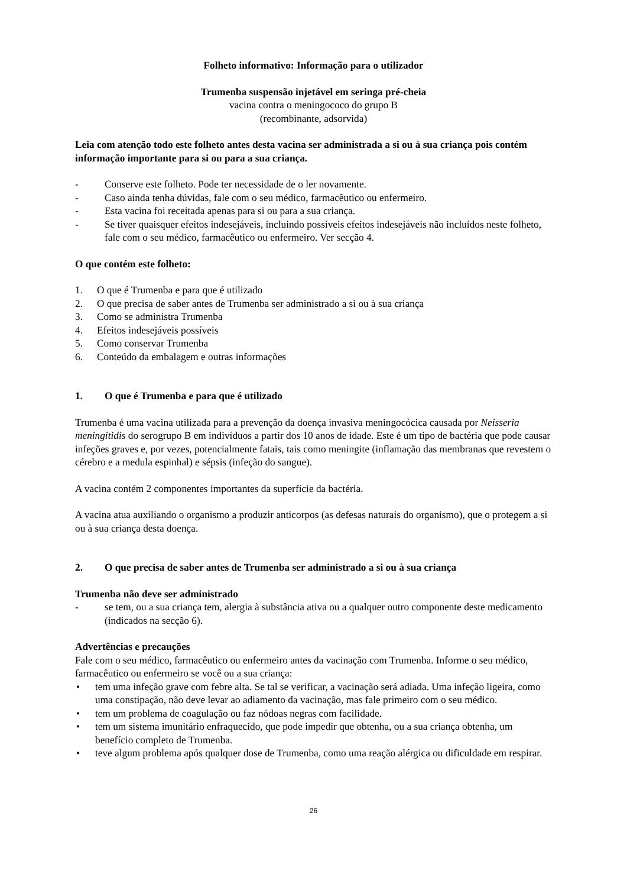Folheto informativo: Informação para o utilizador
Trumenba suspensão injetável em seringa pré-cheia
vacina contra o meningococo do grupo B
(recombinante, adsorvida)
Leia com atenção todo este folheto antes desta vacina ser administrada a si ou à sua criança pois contém informação importante para si ou para a sua criança.
- Conserve este folheto. Pode ter necessidade de o ler novamente.
- Caso ainda tenha dúvidas, fale com o seu médico, farmacêutico ou enfermeiro.
- Esta vacina foi receitada apenas para si ou para a sua criança.
- Se tiver quaisquer efeitos indesejáveis, incluindo possíveis efeitos indesejáveis não incluídos neste folheto, fale com o seu médico, farmacêutico ou enfermeiro. Ver secção 4.
O que contém este folheto:
1. O que é Trumenba e para que é utilizado
2. O que precisa de saber antes de Trumenba ser administrado a si ou à sua criança
3. Como se administra Trumenba
4. Efeitos indesejáveis possíveis
5. Como conservar Trumenba
6. Conteúdo da embalagem e outras informações
1. O que é Trumenba e para que é utilizado
Trumenba é uma vacina utilizada para a prevenção da doença invasiva meningocócica causada por Neisseria meningitidis do serogrupo B em indivíduos a partir dos 10 anos de idade. Este é um tipo de bactéria que pode causar infeções graves e, por vezes, potencialmente fatais, tais como meningite (inflamação das membranas que revestem o cérebro e a medula espinhal) e sépsis (infeção do sangue).
A vacina contém 2 componentes importantes da superfície da bactéria.
A vacina atua auxiliando o organismo a produzir anticorpos (as defesas naturais do organismo), que o protegem a si ou à sua criança desta doença.
2. O que precisa de saber antes de Trumenba ser administrado a si ou à sua criança
Trumenba não deve ser administrado
- se tem, ou a sua criança tem, alergia à substância ativa ou a qualquer outro componente deste medicamento (indicados na secção 6).
Advertências e precauções
Fale com o seu médico, farmacêutico ou enfermeiro antes da vacinação com Trumenba. Informe o seu médico, farmacêutico ou enfermeiro se você ou a sua criança:
• tem uma infeção grave com febre alta. Se tal se verificar, a vacinação será adiada. Uma infeção ligeira, como uma constipação, não deve levar ao adiamento da vacinação, mas fale primeiro com o seu médico.
• tem um problema de coagulação ou faz nódoas negras com facilidade.
• tem um sistema imunitário enfraquecido, que pode impedir que obtenha, ou a sua criança obtenha, um benefício completo de Trumenba.
• teve algum problema após qualquer dose de Trumenba, como uma reação alérgica ou dificuldade em respirar.
26